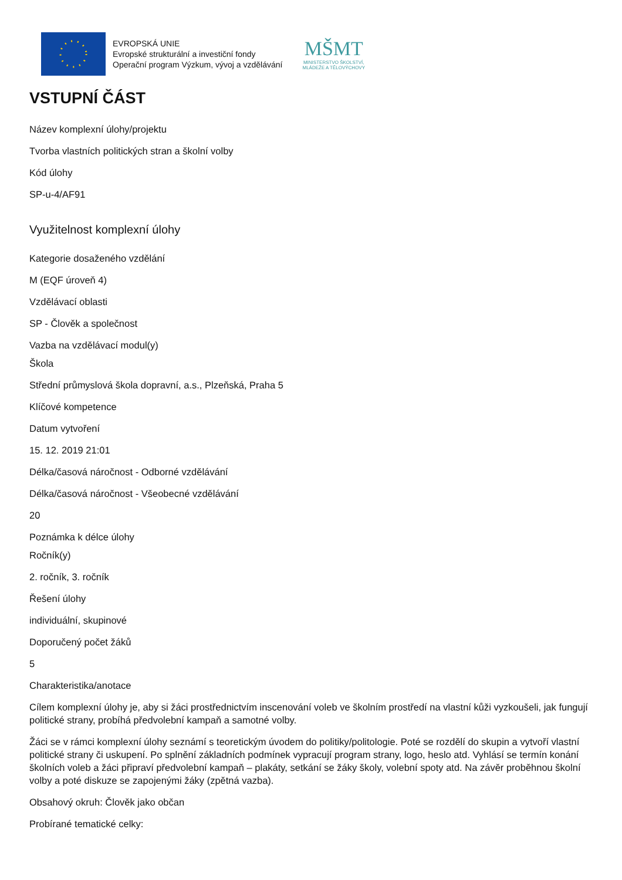EVROPSKÁ UNIE
Evropské strukturální a investiční fondy
Operační program Výzkum, vývoj a vzdělávání
MŠMT
MINISTERSTVO ŠKOLSTVÍ,
MLÁDEŽE A TĚLOVÝCHOVY
VSTUPNÍ ČÁST
Název komplexní úlohy/projektu
Tvorba vlastních politických stran a školní volby
Kód úlohy
SP-u-4/AF91
Využitelnost komplexní úlohy
Kategorie dosaženého vzdělání
M (EQF úroveň 4)
Vzdělávací oblasti
SP - Člověk a společnost
Vazba na vzdělávací modul(y)
Škola
Střední průmyslová škola dopravní, a.s., Plzeňská, Praha 5
Klíčové kompetence
Datum vytvoření
15. 12. 2019 21:01
Délka/časová náročnost - Odborné vzdělávání
Délka/časová náročnost - Všeobecné vzdělávání
20
Poznámka k délce úlohy
Ročník(y)
2. ročník, 3. ročník
Řešení úlohy
individuální, skupinové
Doporučený počet žáků
5
Charakteristika/anotace
Cílem komplexní úlohy je, aby si žáci prostřednictvím inscenování voleb ve školním prostředí na vlastní kůži vyzkoušeli, jak fungují politické strany, probíhá předvolební kampaň a samotné volby.
Žáci se v rámci komplexní úlohy seznámí s teoretickým úvodem do politiky/politologie. Poté se rozdělí do skupin a vytvoří vlastní politické strany či uskupení. Po splnění základních podmínek vypracují program strany, logo, heslo atd. Vyhlásí se termín konání školních voleb a žáci připraví předvolební kampaň – plakáty, setkání se žáky školy, volební spoty atd. Na závěr proběhnou školní volby a poté diskuze se zapojenými žáky (zpětná vazba).
Obsahový okruh: Člověk jako občan
Probírané tematické celky: